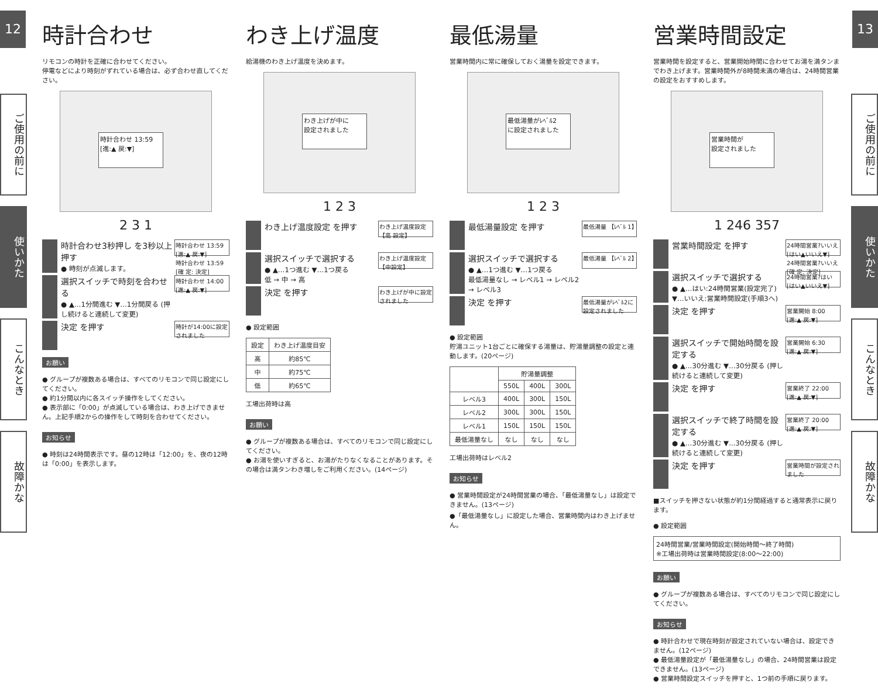12 13
ご使用の前に
使いかた
こんなとき
故障かな
時計合わせ
リモコンの時計を正確に合わせてください。
停電などにより時刻がずれている場合は、必ず合わせ直してください。
時計合わせ 13:59
[進:▲ 戻:▼]
2 3 1
時計合わせ3秒押し を3秒以上押す
● 時刻が点滅します。
時計合わせ 13:59 [進:▲ 戻:▼]
時計合わせ 13:59 [確 定: 決定]
選択スイッチで時刻を合わせる
● ▲…1分間進む ▼…1分間戻る (押し続けると連続して変更)
時計合わせ 14:00 [進:▲ 戻:▼]
決定 を押す
時計が14:00に設定されました
お願い
● グループが複数ある場合は、すべてのリモコンで同じ設定にしてください。
● 約1分間以内に各スイッチ操作をしてください。
● 表示部に「0:00」が点滅している場合は、わき上げできません。上記手順2からの操作をして時刻を合わせてください。
お知らせ
● 時刻は24時間表示です。昼の12時は「12:00」を、夜の12時は「0:00」を表示します。
わき上げ温度
給湯機のわき上げ温度を決めます。
わき上げが中に
設定されました
1 2 3
わき上げ温度設定 を押す
わき上げ温度設定【高 設定】
選択スイッチで選択する
● ▲…1つ進む ▼…1つ戻る
低 → 中 → 高
わき上げ温度設定【中設定】
決定 を押す
わき上げが中に設定されました
● 設定範囲
| 設定 | わき上げ温度目安 |
| --- | --- |
| 高 | 約85℃ |
| 中 | 約75℃ |
| 低 | 約65℃ |
工場出荷時は高
お願い
● グループが複数ある場合は、すべてのリモコンで同じ設定にしてください。
● お湯を使いすぎると、お湯がたりなくなることがあります。その場合は満タンわき増しをご利用ください。(14ページ)
最低湯量
営業時間内に常に確保しておく湯量を設定できます。
最低湯量がﾚﾍﾞﾙ2
に設定されました
1 2 3
最低湯量設定 を押す
最低湯量 【ﾚﾍﾞﾙ 1】
選択スイッチで選択する
● ▲…1つ進む ▼…1つ戻る
最低湯量なし → レベル1 → レベル2 → レベル3
最低湯量 【ﾚﾍﾞﾙ 2】
決定 を押す
最低湯量がﾚﾍﾞﾙ2に設定されました
● 設定範囲
貯湯ユニット1台ごとに確保する湯量は、貯湯量調整の設定と連動します。(20ページ)
| | 貯湯量調整 | | |
| --- | --- | --- | --- |
| | 550L | 400L | 300L |
| レベル3 | 400L | 300L | 150L |
| レベル2 | 300L | 300L | 150L |
| レベル1 | 150L | 150L | 150L |
| 最低湯量なし | なし | なし | なし |
工場出荷時はレベル2
お知らせ
● 営業時間設定が24時間営業の場合、「最低湯量なし」は設定できません。(13ページ)
●「最低湯量なし」に設定した場合、営業時間内はわき上げません。
営業時間設定
営業時間を設定すると、営業開始時間に合わせてお湯を満タンまでわき上げます。営業時間外が8時間未満の場合は、24時間営業の設定をおすすめします。
営業時間が
設定されました
1 246 357
営業時間設定 を押す
24時間営業?いいえ [はい▲いいえ▼]
24時間営業?いいえ [確 定: 決定]
選択スイッチで選択する
● ▲…はい:24時間営業(設定完了) ▼…いいえ:営業時間設定(手順3へ)
24時間営業?はい [はい▲いいえ▼]
決定 を押す
営業開始 8:00 [進:▲ 戻:▼]
選択スイッチで開始時間を設定する
● ▲…30分進む ▼…30分戻る (押し続けると連続して変更)
営業開始 6:30 [進:▲ 戻:▼]
決定 を押す
営業終了 22:00 [進:▲ 戻:▼]
選択スイッチで終了時間を設定する
● ▲…30分進む ▼…30分戻る (押し続けると連続して変更)
営業終了 20:00 [進:▲ 戻:▼]
決定 を押す
営業時間が設定されました
■スイッチを押さない状態が約1分間経過すると通常表示に戻ります。
● 設定範囲
24時間営業/営業時間設定(開始時間〜終了時間)
※工場出荷時は営業時間設定(8:00〜22:00)
お願い
● グループが複数ある場合は、すべてのリモコンで同じ設定にしてください。
お知らせ
● 時計合わせで現在時刻が設定されていない場合は、設定できません。(12ページ)
● 最低湯量設定が「最低湯量なし」の場合、24時間営業は設定できません。(13ページ)
● 営業時間設定スイッチを押すと、1つ前の手順に戻ります。
ご使用の前に
使いかた
こんなとき
故障かな